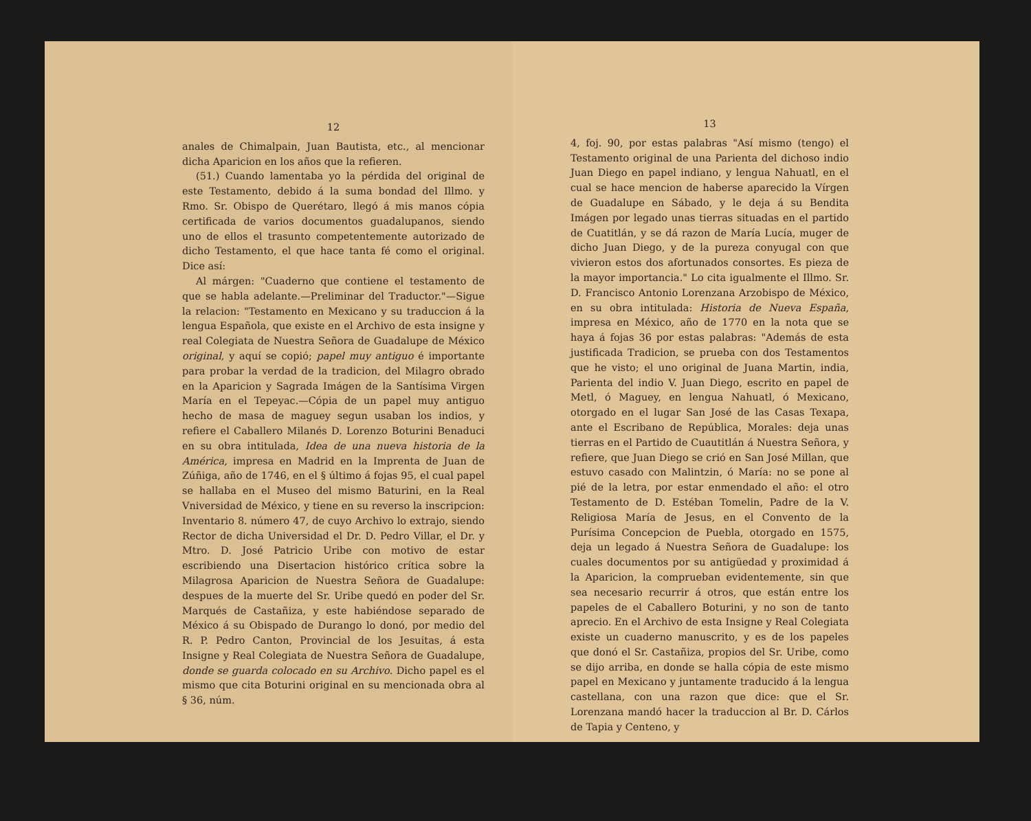12
anales de Chimalpain, Juan Bautista, etc., al mencionar dicha Aparicion en los años que la refieren.
(51.) Cuando lamentaba yo la pérdida del original de este Testamento, debido á la suma bondad del Illmo. y Rmo. Sr. Obispo de Querétaro, llegó á mis manos cópia certificada de varios documentos guadalupanos, siendo uno de ellos el trasunto competentemente autorizado de dicho Testamento, el que hace tanta fé como el original. Dice así:
Al márgen: "Cuaderno que contiene el testamento de que se habla adelante.—Preliminar del Traductor."—Sigue la relacion: "Testamento en Mexicano y su traduccion á la lengua Española, que existe en el Archivo de esta insigne y real Colegiata de Nuestra Señora de Guadalupe de México original, y aquí se copió; papel muy antiguo é importante para probar la verdad de la tradicion, del Milagro obrado en la Aparicion y Sagrada Imágen de la Santísima Virgen María en el Tepeyac.—Cópia de un papel muy antiguo hecho de masa de maguey segun usaban los indios, y refiere el Caballero Milanés D. Lorenzo Boturini Benaduci en su obra intitulada, Idea de una nueva historia de la América, impresa en Madrid en la Imprenta de Juan de Zúñiga, año de 1746, en el § último á fojas 95, el cual papel se hallaba en el Museo del mismo Baturini, en la Real Vniversidad de México, y tiene en su reverso la inscripcion: Inventario 8. número 47, de cuyo Archivo lo extrajo, siendo Rector de dicha Universidad el Dr. D. Pedro Villar, el Dr. y Mtro. D. José Patricio Uribe con motivo de estar escribiendo una Disertacion histórico crítica sobre la Milagrosa Aparicion de Nuestra Señora de Guadalupe: despues de la muerte del Sr. Uribe quedó en poder del Sr. Marqués de Castañiza, y este habiéndose separado de México á su Obispado de Durango lo donó, por medio del R. P. Pedro Canton, Provincial de los Jesuitas, á esta Insigne y Real Colegiata de Nuestra Señora de Guadalupe, donde se guarda colocado en su Archivo. Dicho papel es el mismo que cita Boturini original en su mencionada obra al § 36, núm.
13
4, foj. 90, por estas palabras "Así mismo (tengo) el Testamento original de una Parienta del dichoso indio Juan Diego en papel indiano, y lengua Nahuatl, en el cual se hace mencion de haberse aparecido la Vírgen de Guadalupe en Sábado, y le deja á su Bendita Imágen por legado unas tierras situadas en el partido de Cuatitlán, y se dá razon de María Lucía, muger de dicho Juan Diego, y de la pureza conyugal con que vivieron estos dos afortunados consortes. Es pieza de la mayor importancia." Lo cita igualmente el Illmo. Sr. D. Francisco Antonio Lorenzana Arzobispo de México, en su obra intitulada: Historia de Nueva España, impresa en México, año de 1770 en la nota que se haya á fojas 36 por estas palabras: "Además de esta justificada Tradicion, se prueba con dos Testamentos que he visto; el uno original de Juana Martin, india, Parienta del indio V. Juan Diego, escrito en papel de Metl, ó Maguey, en lengua Nahuatl, ó Mexicano, otorgado en el lugar San José de las Casas Texapa, ante el Escribano de República, Morales: deja unas tierras en el Partido de Cuautitlán á Nuestra Señora, y refiere, que Juan Diego se crió en San José Millan, que estuvo casado con Malintzin, ó María: no se pone al pié de la letra, por estar enmendado el año: el otro Testamento de D. Estéban Tomelin, Padre de la V. Religiosa María de Jesus, en el Convento de la Purísima Concepcion de Puebla, otorgado en 1575, deja un legado á Nuestra Señora de Guadalupe: los cuales documentos por su antigüedad y proximidad á la Aparicion, la comprueban evidentemente, sin que sea necesario recurrir á otros, que están entre los papeles de el Caballero Boturini, y no son de tanto aprecio. En el Archivo de esta Insigne y Real Colegiata existe un cuaderno manuscrito, y es de los papeles que donó el Sr. Castañiza, propios del Sr. Uribe, como se dijo arriba, en donde se halla cópia de este mismo papel en Mexicano y juntamente traducido á la lengua castellana, con una razon que dice: que el Sr. Lorenzana mandó hacer la traduccion al Br. D. Cárlos de Tapia y Centeno, y